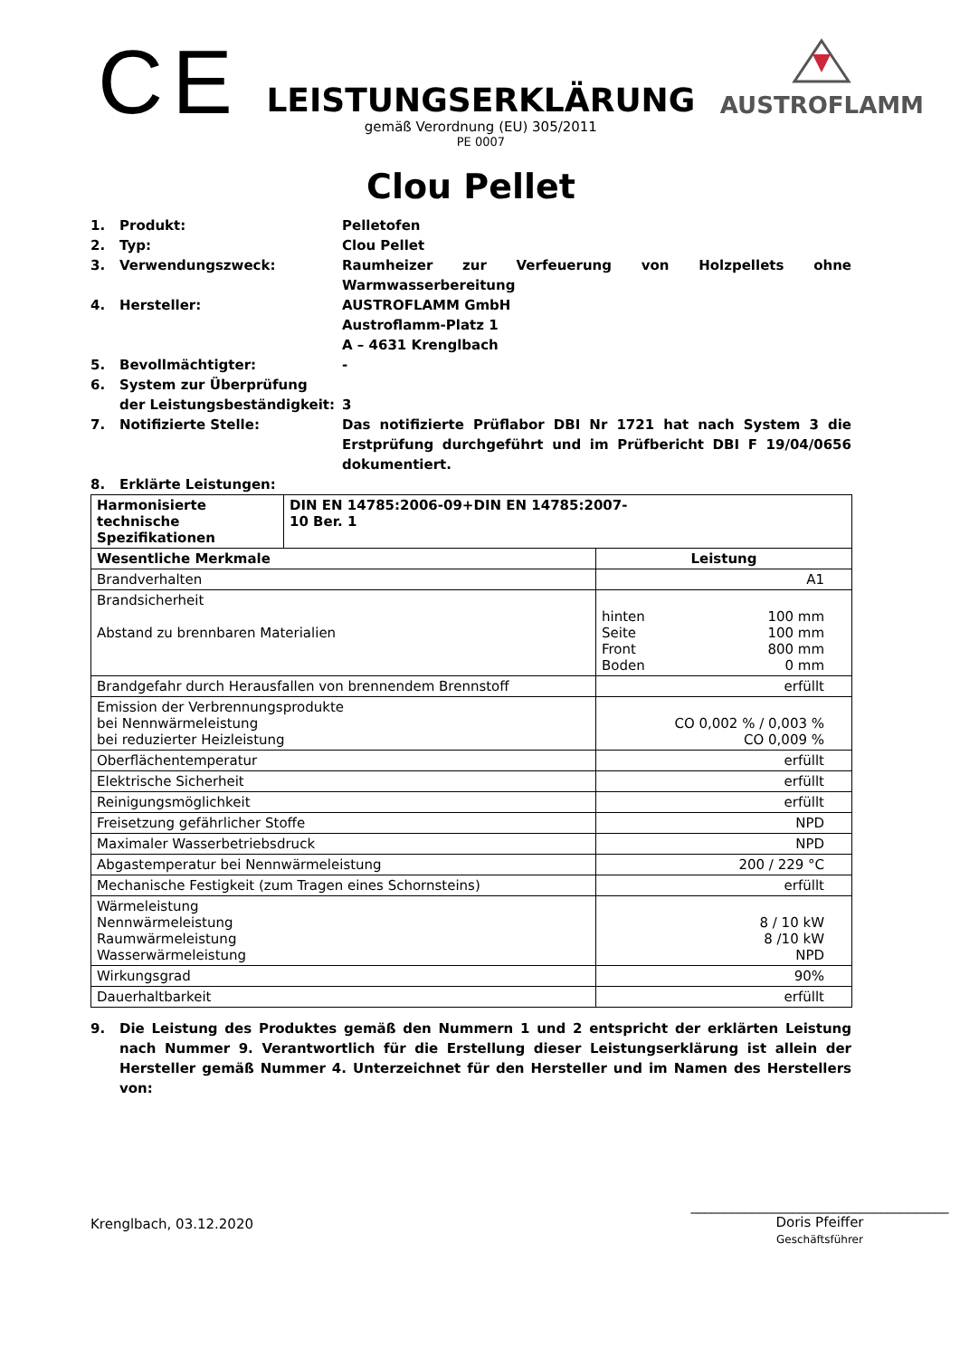CE
LEISTUNGSERKLÄRUNG
gemäß Verordnung (EU) 305/2011
PE 0007
AUSTROFLAMM
Clou Pellet
1. Produkt: Pelletofen
2. Typ: Clou Pellet
3. Verwendungszweck: Raumheizer zur Verfeuerung von Holzpellets ohne Warmwasserbereitung
4. Hersteller: AUSTROFLAMM GmbH
Austroflamm-Platz 1
A – 4631 Krenglbach
5. Bevollmächtigter: -
6. System zur Überprüfung
der Leistungsbeständigkeit:
3
7. Notifizierte Stelle: Das notifizierte Prüflabor DBI Nr 1721 hat nach System 3 die Erstprüfung durchgeführt und im Prüfbericht DBI F 19/04/0656 dokumentiert.
8. Erklärte Leistungen:
| Harmonisierte technische Spezifikationen | DIN EN 14785:2006-09+DIN EN 14785:2007- 10 Ber. 1 | |
| Wesentliche Merkmale | | Leistung |
| Brandverhalten | | A1 |
| Brandsicherheit Abstand zu brennbaren Materialien | | hinten 100 mm Seite 100 mm Front 800 mm Boden 0 mm |
| Brandgefahr durch Herausfallen von brennendem Brennstoff | | erfüllt |
| Emission der Verbrennungsprodukte bei Nennwärmeleistung bei reduzierter Heizleistung | | CO 0,002 % / 0,003 % CO 0,009 % |
| Oberflächentemperatur | | erfüllt |
| Elektrische Sicherheit | | erfüllt |
| Reinigungsmöglichkeit | | erfüllt |
| Freisetzung gefährlicher Stoffe | | NPD |
| Maximaler Wasserbetriebsdruck | | NPD |
| Abgastemperatur bei Nennwärmeleistung | | 200 / 229 °C |
| Mechanische Festigkeit (zum Tragen eines Schornsteins) | | erfüllt |
| Wärmeleistung Nennwärmeleistung Raumwärmeleistung Wasserwärmeleistung | | 8 / 10 kW 8 /10 kW NPD |
| Wirkungsgrad | | 90% |
| Dauerhaltbarkeit | | erfüllt |
9. Die Leistung des Produktes gemäß den Nummern 1 und 2 entspricht der erklärten Leistung nach Nummer 9. Verantwortlich für die Erstellung dieser Leistungserklärung ist allein der Hersteller gemäß Nummer 4. Unterzeichnet für den Hersteller und im Namen des Herstellers von:
Krenglbach, 03.12.2020
______________________________________
Doris Pfeiffer
Geschäftsführer